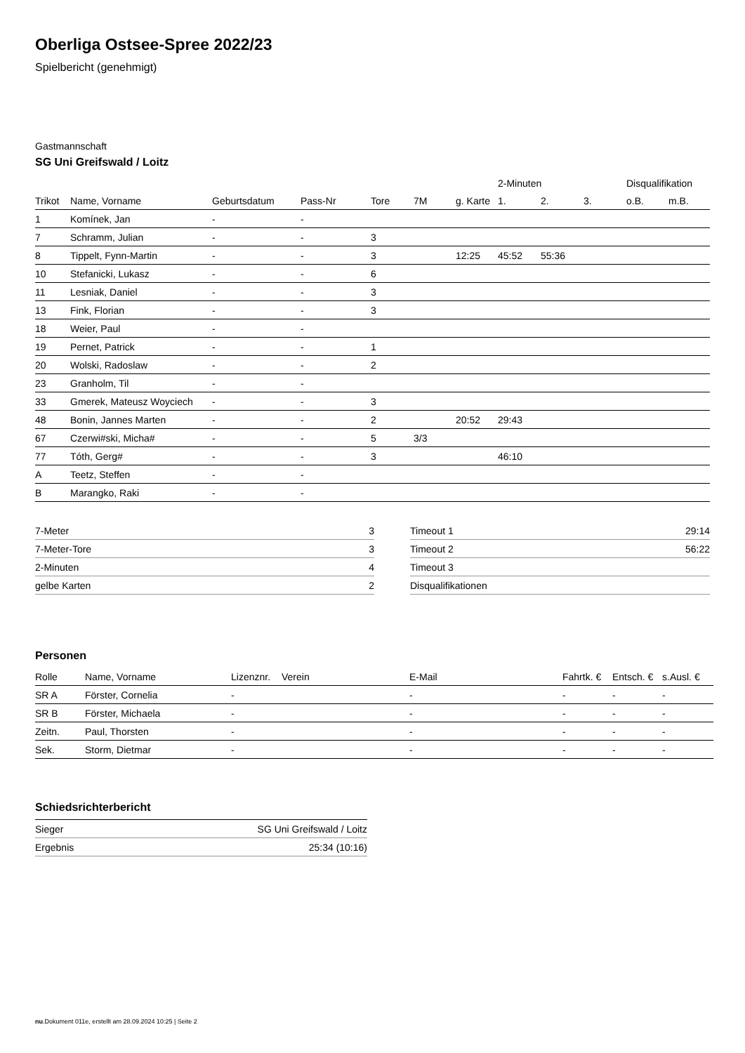Oberliga Ostsee-Spree 2022/23
Spielbericht (genehmigt)
Gastmannschaft
SG Uni Greifswald / Loitz
| | | | | | | | 2-Minuten | | | Disqualifikation | |
| --- | --- | --- | --- | --- | --- | --- | --- | --- | --- | --- | --- |
| Trikot | Name, Vorname | Geburtsdatum | Pass-Nr | Tore | 7M | g. Karte | 1. | 2. | 3. | o.B. | m.B. |
| 1 | Komínek, Jan | - | - | | | | | | | | |
| 7 | Schramm, Julian | - | - | 3 | | | | | | | |
| 8 | Tippelt, Fynn-Martin | - | - | 3 | | 12:25 | 45:52 | 55:36 | | | |
| 10 | Stefanicki, Lukasz | - | - | 6 | | | | | | | |
| 11 | Lesniak, Daniel | - | - | 3 | | | | | | | |
| 13 | Fink, Florian | - | - | 3 | | | | | | | |
| 18 | Weier, Paul | - | - | | | | | | | | |
| 19 | Pernet, Patrick | - | - | 1 | | | | | | | |
| 20 | Wolski, Radoslaw | - | - | 2 | | | | | | | |
| 23 | Granholm, Til | - | - | | | | | | | | |
| 33 | Gmerek, Mateusz Woyciech | - | - | 3 | | | | | | | |
| 48 | Bonin, Jannes Marten | - | - | 2 | | 20:52 | 29:43 | | | | |
| 67 | Czerwi#ski, Micha# | - | - | 5 | 3/3 | | | | | | |
| 77 | Tóth, Gerg# | - | - | 3 | | | 46:10 | | | | |
| A | Teetz, Steffen | - | - | | | | | | | | |
| B | Marangko, Raki | - | - | | | | | | | | |
| 7-Meter | 3 |
| 7-Meter-Tore | 3 |
| 2-Minuten | 4 |
| gelbe Karten | 2 |
| Timeout 1 | 29:14 |
| Timeout 2 | 56:22 |
| Timeout 3 | |
| Disqualifikationen | |
Personen
| Rolle | Name, Vorname | Lizenznr. | Verein | E-Mail | Fahrtk. € | Entsch. € | s.Ausl. € |
| --- | --- | --- | --- | --- | --- | --- | --- |
| SR A | Förster, Cornelia | - | | - | - | - | - |
| SR B | Förster, Michaela | - | | - | - | - | - |
| Zeitn. | Paul, Thorsten | - | | - | - | - | - |
| Sek. | Storm, Dietmar | - | | - | - | - | - |
Schiedsrichterbericht
| Sieger | SG Uni Greifswald / Loitz |
| Ergebnis | 25:34 (10:16) |
nu.Dokument 011e, erstellt am 28.09.2024 10:25 | Seite 2